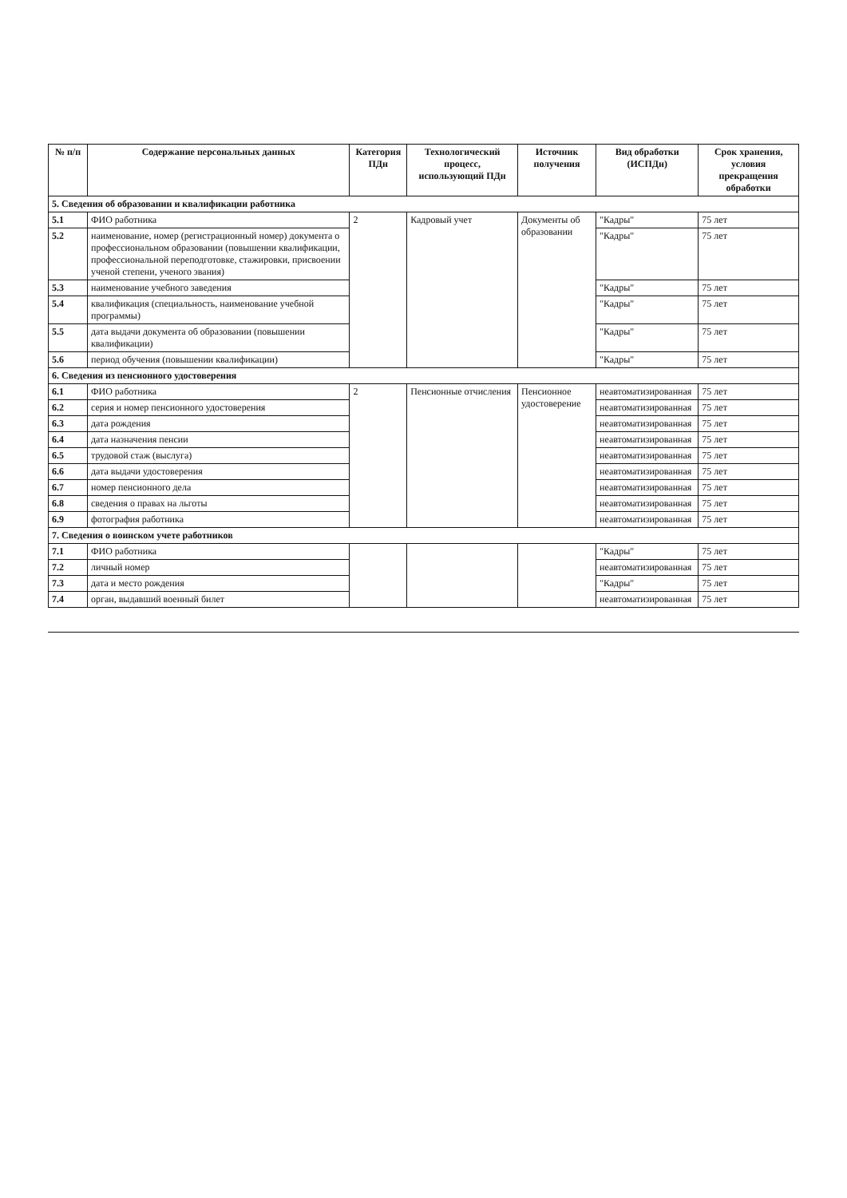| № п/п | Содержание персональных данных | Категория ПДн | Технологический процесс, использующий ПДн | Источник получения | Вид обработки (ИСПДн) | Срок хранения, условия прекращения обработки |
| --- | --- | --- | --- | --- | --- | --- |
| 5. Сведения об образовании и квалификации работника | | | | | | |
| 5.1 | ФИО работника | 2 | Кадровый учет | Документы об образовании | "Кадры" | 75 лет |
| 5.2 | наименование, номер (регистрационный номер) документа о профессиональном образовании (повышении квалификации, профессиональной переподготовке, стажировки, присвоении ученой степени, ученого звания) | | | | "Кадры" | 75 лет |
| 5.3 | наименование учебного заведения | | | | "Кадры" | 75 лет |
| 5.4 | квалификация (специальность, наименование учебной программы) | | | | "Кадры" | 75 лет |
| 5.5 | дата выдачи документа об образовании (повышении квалификации) | | | | "Кадры" | 75 лет |
| 5.6 | период обучения (повышении квалификации) | | | | "Кадры" | 75 лет |
| 6. Сведения из пенсионного удостоверения | | | | | | |
| 6.1 | ФИО работника | 2 | Пенсионные отчисления | Пенсионное удостоверение | неавтоматизированная | 75 лет |
| 6.2 | серия и номер пенсионного удостоверения | | | | неавтоматизированная | 75 лет |
| 6.3 | дата рождения | | | | неавтоматизированная | 75 лет |
| 6.4 | дата назначения пенсии | | | | неавтоматизированная | 75 лет |
| 6.5 | трудовой стаж (выслуга) | | | | неавтоматизированная | 75 лет |
| 6.6 | дата выдачи удостоверения | | | | неавтоматизированная | 75 лет |
| 6.7 | номер пенсионного дела | | | | неавтоматизированная | 75 лет |
| 6.8 | сведения о правах на льготы | | | | неавтоматизированная | 75 лет |
| 6.9 | фотография работника | | | | неавтоматизированная | 75 лет |
| 7. Сведения о воинском учете работников | | | | | | |
| 7.1 | ФИО работника | | | | "Кадры" | 75 лет |
| 7.2 | личный номер | | | | неавтоматизированная | 75 лет |
| 7.3 | дата и место рождения | | | | "Кадры" | 75 лет |
| 7.4 | орган, выдавший военный билет | | | | неавтоматизированная | 75 лет |